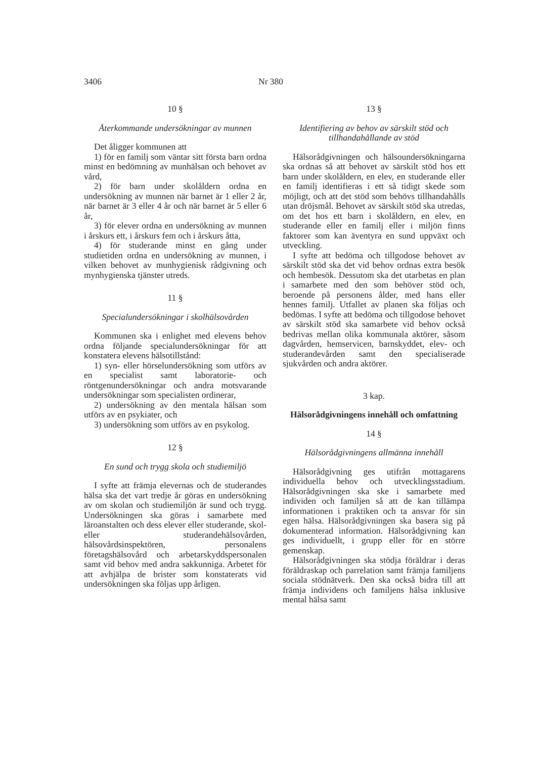3406 Nr 380
10 §
Återkommande undersökningar av munnen
Det åligger kommunen att
1) för en familj som väntar sitt första barn ordna minst en bedömning av munhälsan och behovet av vård,
2) för barn under skolåldern ordna en undersökning av munnen när barnet är 1 eller 2 år, när barnet är 3 eller 4 år och när barnet är 5 eller 6 år,
3) för elever ordna en undersökning av munnen i årskurs ett, i årskurs fem och i årskurs åtta,
4) för studerande minst en gång under studietiden ordna en undersökning av munnen, i vilken behovet av munhygienisk rådgivning och mynhygienska tjänster utreds.
11 §
Specialundersökningar i skolhälsovården
Kommunen ska i enlighet med elevens behov ordna följande specialundersökningar för att konstatera elevens hälsotillstånd:
1) syn- eller hörselundersökning som utförs av en specialist samt laboratorie- och röntgenundersökningar och andra motsvarande undersökningar som specialisten ordinerar,
2) undersökning av den mentala hälsan som utförs av en psykiater, och
3) undersökning som utförs av en psykolog.
12 §
En sund och trygg skola och studiemiljö
I syfte att främja elevernas och de studerandes hälsa ska det vart tredje år göras en undersökning av om skolan och studiemiljön är sund och trygg. Undersökningen ska göras i samarbete med läroanstalten och dess elever eller studerande, skol- eller studerandehälsovården, hälsovårdsinspektören, personalens företagshälsovård och arbetarskyddspersonalen samt vid behov med andra sakkunniga. Arbetet för att avhjälpa de brister som konstaterats vid undersökningen ska följas upp årligen.
13 §
Identifiering av behov av särskilt stöd och tillhandahållande av stöd
Hälsorådgivningen och hälsoundersökningarna ska ordnas så att behovet av särskilt stöd hos ett barn under skolåldern, en elev, en studerande eller en familj identifieras i ett så tidigt skede som möjligt, och att det stöd som behövs tillhandahålls utan dröjsmål. Behovet av särskilt stöd ska utredas, om det hos ett barn i skolåldern, en elev, en studerande eller en familj eller i miljön finns faktorer som kan äventyra en sund uppväxt och utveckling.
I syfte att bedöma och tillgodose behovet av särskilt stöd ska det vid behov ordnas extra besök och hembesök. Dessutom ska det utarbetas en plan i samarbete med den som behöver stöd och, beroende på personens ålder, med hans eller hennes familj. Utfallet av planen ska följas och bedömas. I syfte att bedöma och tillgodose behovet av särskilt stöd ska samarbete vid behov också bedrivas mellan olika kommunala aktörer, såsom dagvården, hemservicen, barnskyddet, elev- och studerandevården samt den specialiserade sjukvården och andra aktörer.
3 kap.
Hälsorådgivningens innehåll och omfattning
14 §
Hälsorådgivningens allmänna innehåll
Hälsorådgivning ges utifrån mottagarens individuella behov och utvecklingsstadium. Hälsorådgivningen ska ske i samarbete med individen och familjen så att de kan tillämpa informationen i praktiken och ta ansvar för sin egen hälsa. Hälsorådgivningen ska basera sig på dokumenterad information. Hälsorådgivning kan ges individuellt, i grupp eller för en större gemenskap.
Hälsorådgivningen ska stödja föräldrar i deras föräldraskap och parrelation samt främja familjens sociala stödnätverk. Den ska också bidra till att främja individens och familjens hälsa inklusive mental hälsa samt